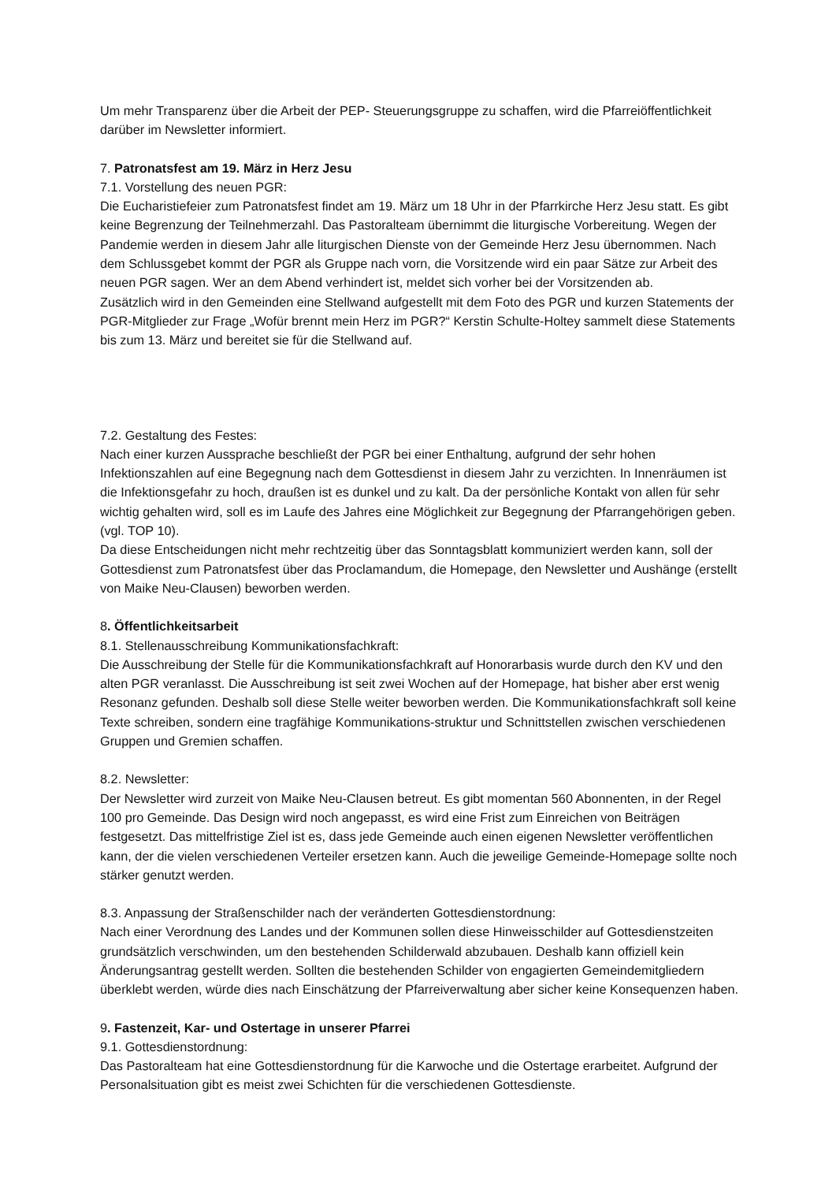Um mehr Transparenz über die Arbeit der PEP- Steuerungsgruppe zu schaffen, wird die Pfarreiöffentlichkeit darüber im Newsletter informiert.
7. Patronatsfest am 19. März in Herz Jesu
7.1. Vorstellung des neuen PGR:
Die Eucharistiefeier zum Patronatsfest findet am 19. März um 18 Uhr in der Pfarrkirche Herz Jesu statt. Es gibt keine Begrenzung der Teilnehmerzahl. Das Pastoralteam übernimmt die liturgische Vorbereitung. Wegen der Pandemie werden in diesem Jahr alle liturgischen Dienste von der Gemeinde Herz Jesu übernommen. Nach dem Schlussgebet kommt der PGR als Gruppe nach vorn, die Vorsitzende wird ein paar Sätze zur Arbeit des neuen PGR sagen. Wer an dem Abend verhindert ist, meldet sich vorher bei der Vorsitzenden ab.
Zusätzlich wird in den Gemeinden eine Stellwand aufgestellt mit dem Foto des PGR und kurzen Statements der PGR-Mitglieder zur Frage „Wofür brennt mein Herz im PGR?“ Kerstin Schulte-Holtey sammelt diese Statements bis zum 13. März und bereitet sie für die Stellwand auf.
7.2. Gestaltung des Festes:
Nach einer kurzen Aussprache beschließt der PGR bei einer Enthaltung, aufgrund der sehr hohen Infektionszahlen auf eine Begegnung nach dem Gottesdienst in diesem Jahr zu verzichten. In Innenräumen ist die Infektionsgefahr zu hoch, draußen ist es dunkel und zu kalt. Da der persönliche Kontakt von allen für sehr wichtig gehalten wird, soll es im Laufe des Jahres eine Möglichkeit zur Begegnung der Pfarrangehörigen geben. (vgl. TOP 10).
Da diese Entscheidungen nicht mehr rechtzeitig über das Sonntagsblatt kommuniziert werden kann, soll der Gottesdienst zum Patronatsfest über das Proclamandum, die Homepage, den Newsletter und Aushänge (erstellt von Maike Neu-Clausen) beworben werden.
8. Öffentlichkeitsarbeit
8.1. Stellenausschreibung Kommunikationsfachkraft:
Die Ausschreibung der Stelle für die Kommunikationsfachkraft auf Honorarbasis wurde durch den KV und den alten PGR veranlasst. Die Ausschreibung ist seit zwei Wochen auf der Homepage, hat bisher aber erst wenig Resonanz gefunden. Deshalb soll diese Stelle weiter beworben werden. Die Kommunikationsfachkraft soll keine Texte schreiben, sondern eine tragfähige Kommunikations-struktur und Schnittstellen zwischen verschiedenen Gruppen und Gremien schaffen.
8.2. Newsletter:
Der Newsletter wird zurzeit von Maike Neu-Clausen betreut. Es gibt momentan 560 Abonnenten, in der Regel 100 pro Gemeinde. Das Design wird noch angepasst, es wird eine Frist zum Einreichen von Beiträgen festgesetzt. Das mittelfristige Ziel ist es, dass jede Gemeinde auch einen eigenen Newsletter veröffentlichen kann, der die vielen verschiedenen Verteiler ersetzen kann. Auch die jeweilige Gemeinde-Homepage sollte noch stärker genutzt werden.
8.3. Anpassung der Straßenschilder nach der veränderten Gottesdienstordnung:
Nach einer Verordnung des Landes und der Kommunen sollen diese Hinweisschilder auf Gottesdienstzeiten grundsätzlich verschwinden, um den bestehenden Schilderwald abzubauen. Deshalb kann offiziell kein Änderungsantrag gestellt werden. Sollten die bestehenden Schilder von engagierten Gemeindemitgliedern überklebt werden, würde dies nach Einschätzung der Pfarreiverwaltung aber sicher keine Konsequenzen haben.
9. Fastenzeit, Kar- und Ostertage in unserer Pfarrei
9.1. Gottesdienstordnung:
Das Pastoralteam hat eine Gottesdienstordnung für die Karwoche und die Ostertage erarbeitet. Aufgrund der Personalsituation gibt es meist zwei Schichten für die verschiedenen Gottesdienste.